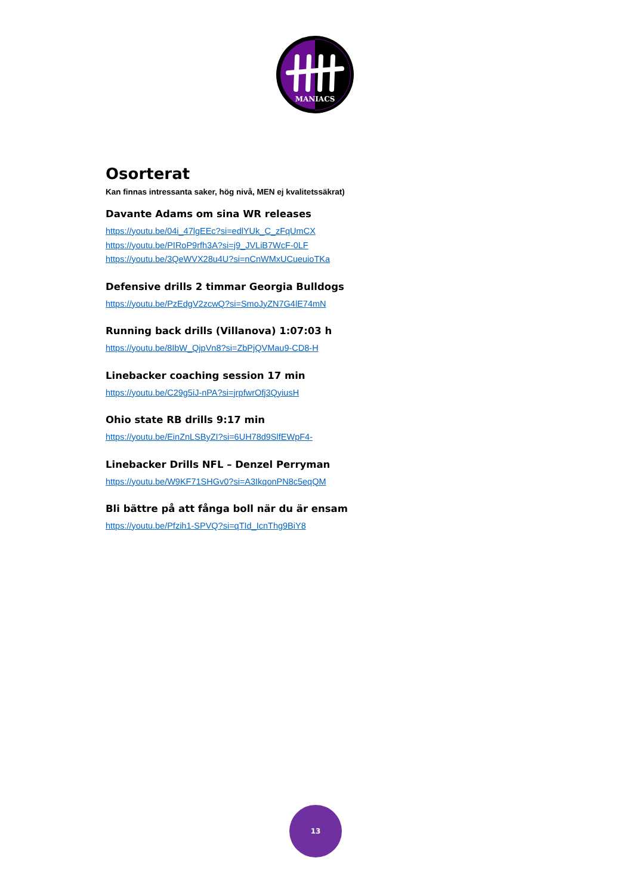MANIACS
Osorterat
Kan finnas intressanta saker, hög nivå, MEN ej kvalitetssäkrat)
Davante Adams om sina WR releases
https://youtu.be/04i_47lgEEc?si=edlYUk_C_zFqUmCX
https://youtu.be/PIRoP9rfh3A?si=j9_JVLiB7WcF-0LF
https://youtu.be/3QeWVX28u4U?si=nCnWMxUCueuioTKa
Defensive drills 2 timmar Georgia Bulldogs
https://youtu.be/PzEdgV2zcwQ?si=SmoJyZN7G4lE74mN
Running back drills (Villanova) 1:07:03 h
https://youtu.be/8IbW_QjpVn8?si=ZbPjQVMau9-CD8-H
Linebacker coaching session 17 min
https://youtu.be/C29g5iJ-nPA?si=jrpfwrOfj3QyiusH
Ohio state RB drills 9:17 min
https://youtu.be/EinZnLSByZI?si=6UH78d9SlfEWpF4-
Linebacker Drills NFL – Denzel Perryman
https://youtu.be/W9KF71SHGv0?si=A3IkqonPN8c5eqQM
Bli bättre på att fånga boll när du är ensam
https://youtu.be/Pfzih1-SPVQ?si=qTId_IcnThg9BiY8
13